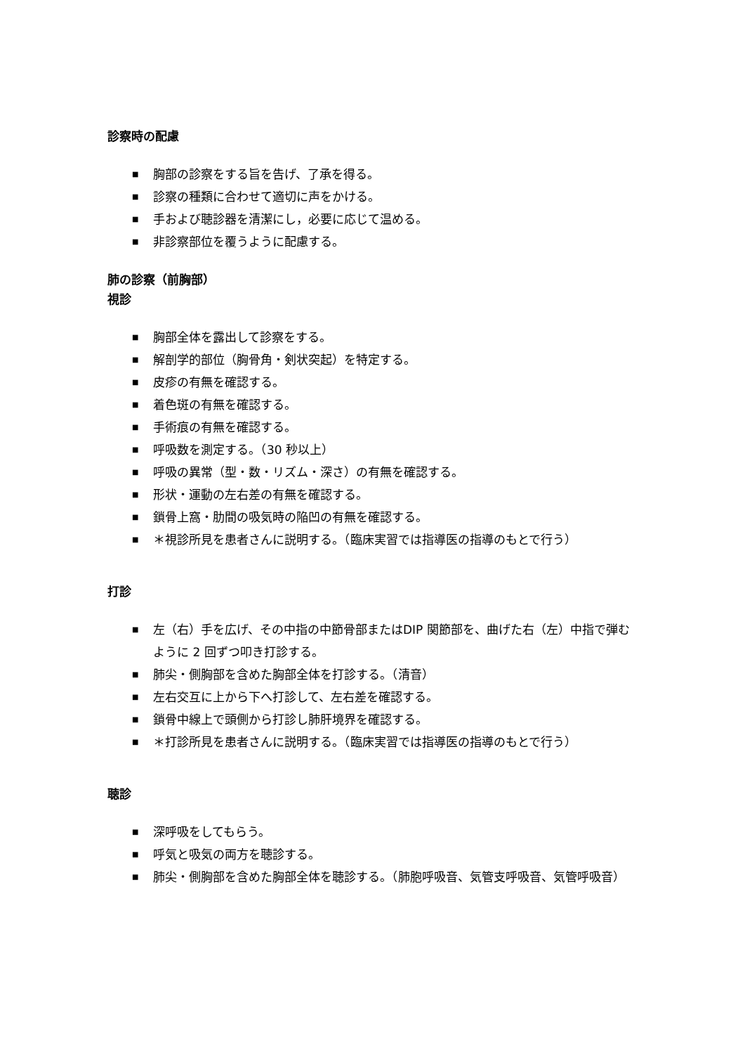診察時の配慮
■ 胸部の診察をする旨を告げ、了承を得る。
■ 診察の種類に合わせて適切に声をかける。
■ 手および聴診器を清潔にし，必要に応じて温める。
■ 非診察部位を覆うように配慮する。
肺の診察（前胸部）
視診
■ 胸部全体を露出して診察をする。
■ 解剖学的部位（胸骨角・剣状突起）を特定する。
■ 皮疹の有無を確認する。
■ 着色斑の有無を確認する。
■ 手術痕の有無を確認する。
■ 呼吸数を測定する。（30 秒以上）
■ 呼吸の異常（型・数・リズム・深さ）の有無を確認する。
■ 形状・運動の左右差の有無を確認する。
■ 鎖骨上窩・肋間の吸気時の陥凹の有無を確認する。
■ ＊視診所見を患者さんに説明する。（臨床実習では指導医の指導のもとで行う）
打診
■ 左（右）手を広げ、その中指の中節骨部またはDIP 関節部を、曲げた右（左）中指で弾むように 2 回ずつ叩き打診する。
■ 肺尖・側胸部を含めた胸部全体を打診する。（清音）
■ 左右交互に上から下へ打診して、左右差を確認する。
■ 鎖骨中線上で頭側から打診し肺肝境界を確認する。
■ ＊打診所見を患者さんに説明する。（臨床実習では指導医の指導のもとで行う）
聴診
■ 深呼吸をしてもらう。
■ 呼気と吸気の両方を聴診する。
■ 肺尖・側胸部を含めた胸部全体を聴診する。（肺胞呼吸音、気管支呼吸音、気管呼吸音）